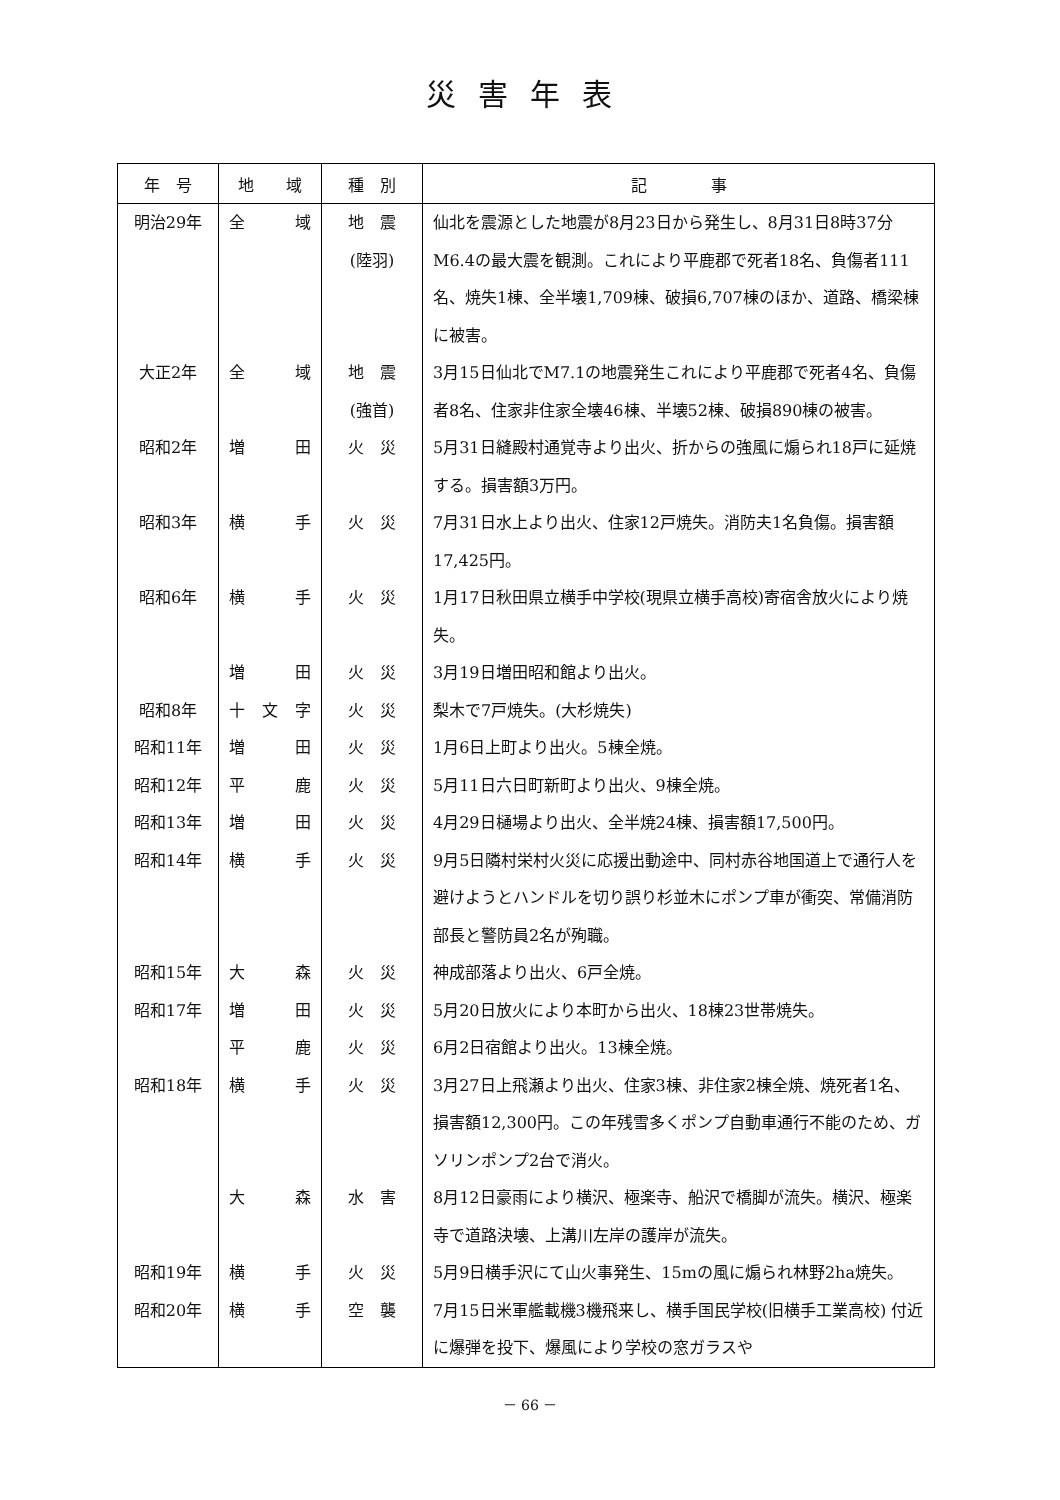災害年表
| 年 号 | 地 域 | 種 別 | 記 事 |
| --- | --- | --- | --- |
| 明治29年 | 全 域 | 地 震 (陸羽) | 仙北を震源とした地震が8月23日から発生し、8月31日8時37分M6.4の最大震を観測。これにより平鹿郡で死者18名、負傷者111名、焼失1棟、全半壊1,709棟、破損6,707棟のほか、道路、橋梁棟に被害。 |
| 大正2年 | 全 域 | 地 震 (強首) | 3月15日仙北でM7.1の地震発生これにより平鹿郡で死者4名、負傷者8名、住家非住家全壊46棟、半壊52棟、破損890棟の被害。 |
| 昭和2年 | 増 田 | 火 災 | 5月31日縫殿村通覚寺より出火、折からの強風に煽られ18戸に延焼する。損害額3万円。 |
| 昭和3年 | 横 手 | 火 災 | 7月31日水上より出火、住家12戸焼失。消防夫1名負傷。損害額17,425円。 |
| 昭和6年 | 横 手 | 火 災 | 1月17日秋田県立横手中学校(現県立横手高校)寄宿舎放火により焼失。 |
| | 増 田 | 火 災 | 3月19日増田昭和館より出火。 |
| 昭和8年 | 十 文 字 | 火 災 | 梨木で7戸焼失。(大杉焼失) |
| 昭和11年 | 増 田 | 火 災 | 1月6日上町より出火。5棟全焼。 |
| 昭和12年 | 平 鹿 | 火 災 | 5月11日六日町新町より出火、9棟全焼。 |
| 昭和13年 | 増 田 | 火 災 | 4月29日樋場より出火、全半焼24棟、損害額17,500円。 |
| 昭和14年 | 横 手 | 火 災 | 9月5日隣村栄村火災に応援出動途中、同村赤谷地国道上で通行人を避けようとハンドルを切り誤り杉並木にポンプ車が衝突、常備消防部長と警防員2名が殉職。 |
| 昭和15年 | 大 森 | 火 災 | 神成部落より出火、6戸全焼。 |
| 昭和17年 | 増 田 | 火 災 | 5月20日放火により本町から出火、18棟23世帯焼失。 |
| | 平 鹿 | 火 災 | 6月2日宿館より出火。13棟全焼。 |
| 昭和18年 | 横 手 | 火 災 | 3月27日上飛瀬より出火、住家3棟、非住家2棟全焼、焼死者1名、損害額12,300円。この年残雪多くポンプ自動車通行不能のため、ガソリンポンプ2台で消火。 |
| | 大 森 | 水 害 | 8月12日豪雨により横沢、極楽寺、船沢で橋脚が流失。横沢、極楽寺で道路決壊、上溝川左岸の護岸が流失。 |
| 昭和19年 | 横 手 | 火 災 | 5月9日横手沢にて山火事発生、15mの風に煽られ林野2ha焼失。 |
| 昭和20年 | 横 手 | 空 襲 | 7月15日米軍艦載機3機飛来し、横手国民学校(旧横手工業高校) 付近に爆弾を投下、爆風により学校の窓ガラスや |
－ 66 －